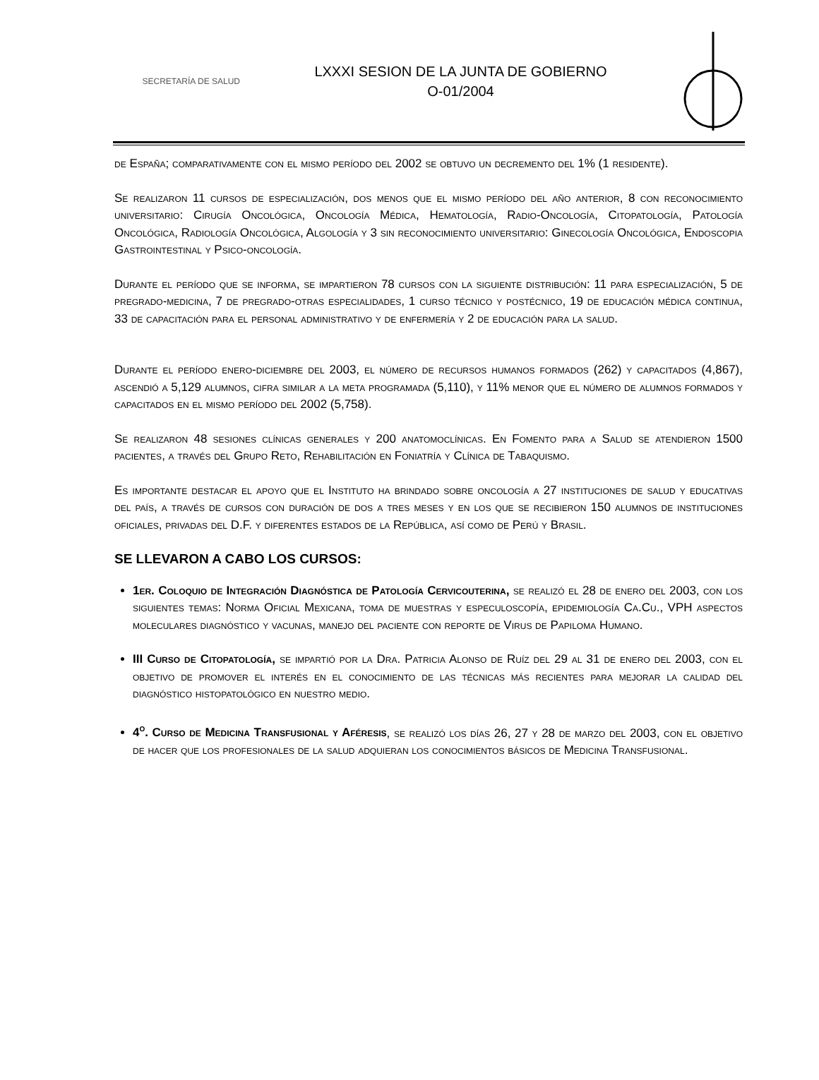SECRETARÍA DE SALUD
LXXXI SESION DE LA JUNTA DE GOBIERNO
O-01/2004
de España; comparativamente con el mismo período del 2002 se obtuvo un decremento del 1% (1 residente).
Se realizaron 11 cursos de especialización, dos menos que el mismo período del año anterior, 8 con reconocimiento universitario: Cirugía Oncológica, Oncología Médica, Hematología, Radio-Oncología, Citopatología, Patología Oncológica, Radiología Oncológica, Algología y 3 sin reconocimiento universitario: Ginecología Oncológica, Endoscopia Gastrointestinal y Psico-oncología.
Durante el período que se informa, se impartieron 78 cursos con la siguiente distribución: 11 para especialización, 5 de pregrado-medicina, 7 de pregrado-otras especialidades, 1 curso técnico y postécnico, 19 de educación médica continua, 33 de capacitación para el personal administrativo y de enfermería y 2 de educación para la salud.
Durante el período enero-diciembre del 2003, el número de recursos humanos formados (262) y capacitados (4,867), ascendió a 5,129 alumnos, cifra similar a la meta programada (5,110), y 11% menor que el número de alumnos formados y capacitados en el mismo período del 2002 (5,758).
Se realizaron 48 sesiones clínicas generales y 200 anatomoclínicas. En Fomento para a Salud se atendieron 1500 pacientes, a través del Grupo Reto, Rehabilitación en Foniatría y Clínica de Tabaquismo.
Es importante destacar el apoyo que el Instituto ha brindado sobre oncología a 27 instituciones de salud y educativas del país, a través de cursos con duración de dos a tres meses y en los que se recibieron 150 alumnos de instituciones oficiales, privadas del D.F. y diferentes estados de la República, así como de Perú y Brasil.
SE LLEVARON A CABO LOS CURSOS:
1er. Coloquio de Integración Diagnóstica de Patología Cervicouterina, se realizó el 28 de enero del 2003, con los siguientes temas: Norma Oficial Mexicana, toma de muestras y especuloscopía, epidemiología Ca.Cu., VPH aspectos moleculares diagnóstico y vacunas, manejo del paciente con reporte de Virus de Papiloma Humano.
III Curso de Citopatología, se impartió por la Dra. Patricia Alonso de Ruíz del 29 al 31 de enero del 2003, con el objetivo de promover el interés en el conocimiento de las técnicas más recientes para mejorar la calidad del diagnóstico histopatológico en nuestro medio.
4<sup>o</sup>. Curso de Medicina Transfusional y Aféresis, se realizó los días 26, 27 y 28 de marzo del 2003, con el objetivo de hacer que los profesionales de la salud adquieran los conocimientos básicos de Medicina Transfusional.